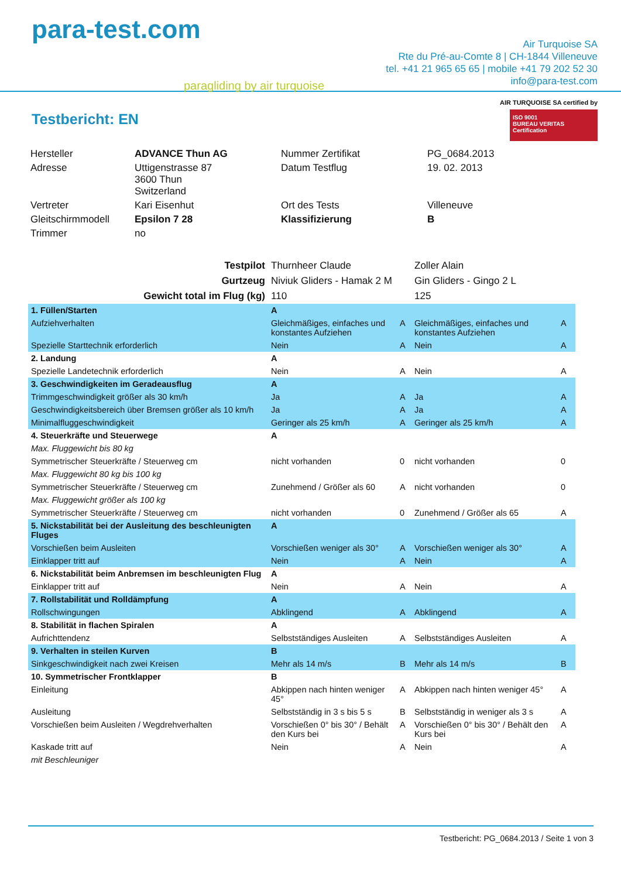para-test.com
paragliding by air turquoise
Air Turquoise SA
Rte du Pré-au-Comte 8 | CH-1844 Villeneuve
tel. +41 21 965 65 65 | mobile +41 79 202 52 30
info@para-test.com
Testbericht: EN
AIR TURQUOISE SA certified by
ISO 9001
BUREAU VERITAS
Certification
| Hersteller | ADVANCE Thun AG | Nummer Zertifikat | PG_0684.2013 |
| Adresse | Uttigenstrasse 87 3600 Thun Switzerland | Datum Testflug | 19. 02. 2013 |
| Vertreter | Kari Eisenhut | Ort des Tests | Villeneuve |
| Gleitschirmmodell | Epsilon 7 28 | Klassifizierung | B |
| Trimmer | no | | |
| Testpilot | Thurnheer Claude | | Zoller Alain | |
| Gurtzeug | Niviuk Gliders - Hamak 2 M | | Gin Gliders - Gingo 2 L | |
| Gewicht total im Flug (kg) | 110 | | 125 | |
| 1. Füllen/Starten | A | | | |
| Aufziehverhalten | Gleichmäßiges, einfaches und konstantes Aufziehen | A | Gleichmäßiges, einfaches und konstantes Aufziehen | A |
| Spezielle Starttechnik erforderlich | Nein | A | Nein | A |
| 2. Landung | A | | | |
| Spezielle Landetechnik erforderlich | Nein | A | Nein | A |
| 3. Geschwindigkeiten im Geradeausflug | A | | | |
| Trimmgeschwindigkeit größer als 30 km/h | Ja | A | Ja | A |
| Geschwindigkeitsbereich über Bremsen größer als 10 km/h | Ja | A | Ja | A |
| Minimalfluggeschwindigkeit | Geringer als 25 km/h | A | Geringer als 25 km/h | A |
| 4. Steuerkräfte und Steuerwege | A | | | |
| Max. Fluggewicht bis 80 kg | | | | |
| Symmetrischer Steuerkräfte / Steuerweg cm | nicht vorhanden | 0 | nicht vorhanden | 0 |
| Max. Fluggewicht 80 kg bis 100 kg | | | | |
| Symmetrischer Steuerkräfte / Steuerweg cm | Zunehmend / Größer als 60 | A | nicht vorhanden | 0 |
| Max. Fluggewicht größer als 100 kg | | | | |
| Symmetrischer Steuerkräfte / Steuerweg cm | nicht vorhanden | 0 | Zunehmend / Größer als 65 | A |
| 5. Nickstabilität bei der Ausleitung des beschleunigten Fluges | A | | | |
| Vorschießen beim Ausleiten | Vorschießen weniger als 30° | A | Vorschießen weniger als 30° | A |
| Einklapper tritt auf | Nein | A | Nein | A |
| 6. Nickstabilität beim Anbremsen im beschleunigten Flug | A | | | |
| Einklapper tritt auf | Nein | A | Nein | A |
| 7. Rollstabilität und Rolldämpfung | A | | | |
| Rollschwingungen | Abklingend | A | Abklingend | A |
| 8. Stabilität in flachen Spiralen | A | | | |
| Aufrichttendenz | Selbstständiges Ausleiten | A | Selbstständiges Ausleiten | A |
| 9. Verhalten in steilen Kurven | B | | | |
| Sinkgeschwindigkeit nach zwei Kreisen | Mehr als 14 m/s | B | Mehr als 14 m/s | B |
| 10. Symmetrischer Frontklapper | B | | | |
| Einleitung | Abkippen nach hinten weniger 45° | A | Abkippen nach hinten weniger 45° | A |
| Ausleitung | Selbstständig in 3 s bis 5 s | B | Selbstständig in weniger als 3 s | A |
| Vorschießen beim Ausleiten / Wegdrehverhalten | Vorschießen 0° bis 30° / Behält den Kurs bei | A | Vorschießen 0° bis 30° / Behält den Kurs bei | A |
| Kaskade tritt auf | Nein | A | Nein | A |
| mit Beschleuniger | | | | |
Testbericht: PG_0684.2013 / Seite 1 von 3